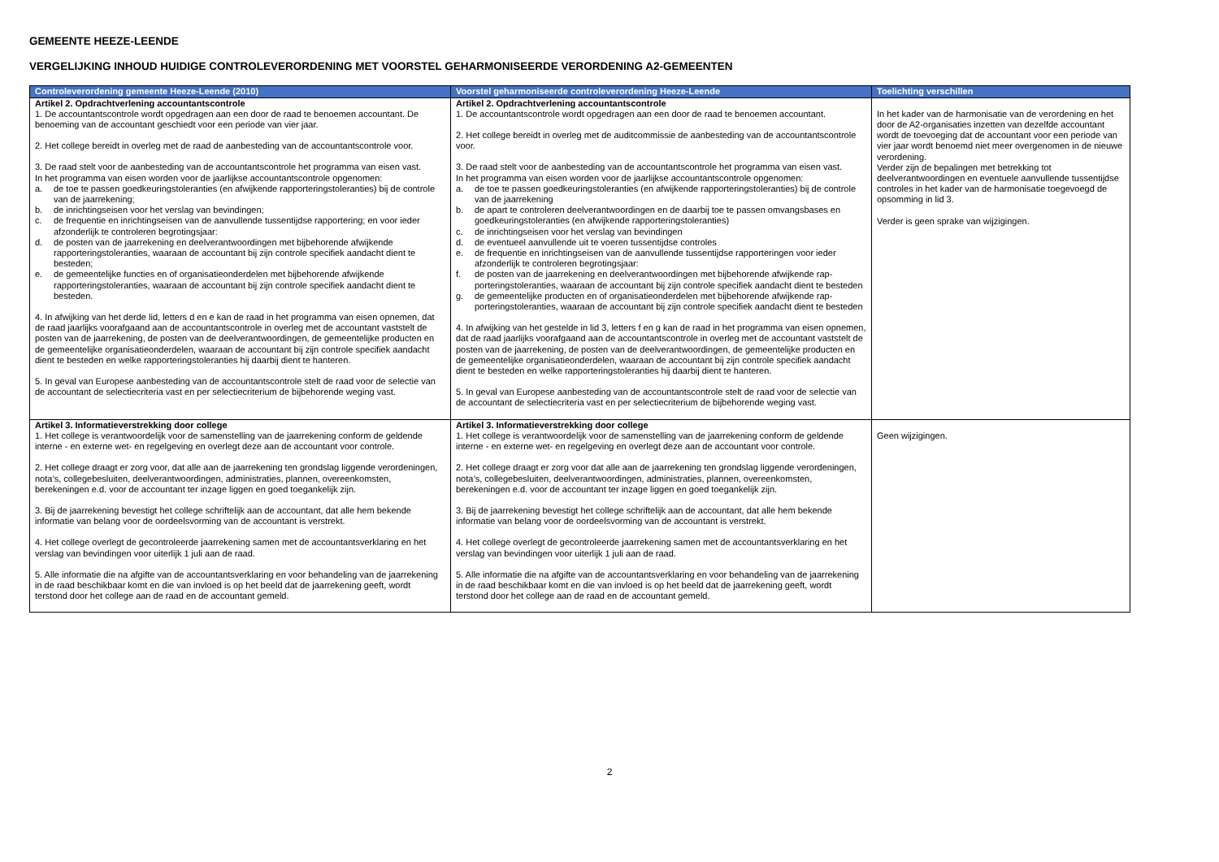GEMEENTE HEEZE-LEENDE
VERGELIJKING INHOUD HUIDIGE CONTROLEVERORDENING MET VOORSTEL GEHARMONISEERDE VERORDENING A2-GEMEENTEN
| Controleverordening gemeente Heeze-Leende (2010) | Voorstel geharmoniseerde controleverordening Heeze-Leende | Toelichting verschillen |
| --- | --- | --- |
| Artikel 2. Opdrachtverlening accountantscontrole 1. De accountantscontrole wordt opgedragen aan een door de raad te benoemen accountant. De benoeming van de accountant geschiedt voor een periode van vier jaar. 2. Het college bereidt in overleg met de raad de aanbesteding van de accountantscontrole voor. 3. De raad stelt voor de aanbesteding van de accountantscontrole het programma van eisen vast. In het programma van eisen worden voor de jaarlijkse accountantscontrole opgenomen: a. de toe te passen goedkeuringstoleranties (en afwijkende rapporteringstoleranties) bij de controle van de jaarrekening; b. de inrichtingseisen voor het verslag van bevindingen; c. de frequentie en inrichtingseisen van de aanvullende tussentijdse rapportering; en voor ieder afzonderlijk te controleren begrotingsjaar: d. de posten van de jaarrekening en deelverantwoordingen met bijbehorende afwijkende rapporteringstoleranties, waaraan de accountant bij zijn controle specifiek aandacht dient te besteden; e. de gemeentelijke functies en of organisatieonderdelen met bijbehorende afwijkende rapporteringstoleranties, waaraan de accountant bij zijn controle specifiek aandacht dient te besteden. 4. In afwijking van het derde lid, letters d en e kan de raad in het programma van eisen opnemen, dat de raad jaarlijks voorafgaand aan de accountantscontrole in overleg met de accountant vaststelt de posten van de jaarrekening, de posten van de deelverantwoordingen, de gemeentelijke producten en de gemeentelijke organisatieonderdelen, waaraan de accountant bij zijn controle specifiek aandacht dient te besteden en welke rapporteringstoleranties hij daarbij dient te hanteren. 5. In geval van Europese aanbesteding van de accountantscontrole stelt de raad voor de selectie van de accountant de selectiecriteria vast en per selectiecriterium de bijbehorende weging vast. | Artikel 2. Opdrachtverlening accountantscontrole 1. De accountantscontrole wordt opgedragen aan een door de raad te benoemen accountant. 2. Het college bereidt in overleg met de auditcommissie de aanbesteding van de accountantscontrole voor. 3. De raad stelt voor de aanbesteding van de accountantscontrole het programma van eisen vast. In het programma van eisen worden voor de jaarlijkse accountantscontrole opgenomen: a. de toe te passen goedkeuringstoleranties (en afwijkende rapporteringstoleranties) bij de controle van de jaarrekening b. de apart te controleren deelverantwoordingen en de daarbij toe te passen omvangsbases en goedkeuringstoleranties (en afwijkende rapporteringstoleranties) c. de inrichtingseisen voor het verslag van bevindingen d. de eventueel aanvullende uit te voeren tussentijdse controles e. de frequentie en inrichtingseisen van de aanvullende tussentijdse rapporteringen voor ieder afzonderlijk te controleren begrotingsjaar: f. de posten van de jaarrekening en deelverantwoordingen met bijbehorende afwijkende rap-porteringstoleranties, waaraan de accountant bij zijn controle specifiek aandacht dient te besteden g. de gemeentelijke producten en of organisatieonderdelen met bijbehorende afwijkende rap-porteringstoleranties, waaraan de accountant bij zijn controle specifiek aandacht dient te besteden 4. In afwijking van het gestelde in lid 3, letters f en g kan de raad in het programma van eisen opnemen, dat de raad jaarlijks voorafgaand aan de accountantscontrole in overleg met de accountant vaststelt de posten van de jaarrekening, de posten van de deelverantwoordingen, de gemeentelijke producten en de gemeentelijke organisatieonderdelen, waaraan de accountant bij zijn controle specifiek aandacht dient te besteden en welke rapporteringstoleranties hij daarbij dient te hanteren. 5. In geval van Europese aanbesteding van de accountantscontrole stelt de raad voor de selectie van de accountant de selectiecriteria vast en per selectiecriterium de bijbehorende weging vast. | In het kader van de harmonisatie van de verordening en het door de A2-organisaties inzetten van dezelfde accountant wordt de toevoeging dat de accountant voor een periode van vier jaar wordt benoemd niet meer overgenomen in de nieuwe verordening. Verder zijn de bepalingen met betrekking tot deelverantwoordingen en eventuele aanvullende tussentijdse controles in het kader van de harmonisatie toegevoegd de opsomming in lid 3. Verder is geen sprake van wijzigingen. |
| Artikel 3. Informatieverstrekking door college 1. Het college is verantwoordelijk voor de samenstelling van de jaarrekening conform de geldende interne - en externe wet- en regelgeving en overlegt deze aan de accountant voor controle. 2. Het college draagt er zorg voor, dat alle aan de jaarrekening ten grondslag liggende verordeningen, nota’s, collegebesluiten, deelverantwoordingen, administraties, plannen, overeenkomsten, berekeningen e.d. voor de accountant ter inzage liggen en goed toegankelijk zijn. 3. Bij de jaarrekening bevestigt het college schriftelijk aan de accountant, dat alle hem bekende informatie van belang voor de oordeelsvorming van de accountant is verstrekt. 4. Het college overlegt de gecontroleerde jaarrekening samen met de accountantsverklaring en het verslag van bevindingen voor uiterlijk 1 juli aan de raad. 5. Alle informatie die na afgifte van de accountantsverklaring en voor behandeling van de jaarrekening in de raad beschikbaar komt en die van invloed is op het beeld dat de jaarrekening geeft, wordt terstond door het college aan de raad en de accountant gemeld. | Artikel 3. Informatieverstrekking door college 1. Het college is verantwoordelijk voor de samenstelling van de jaarrekening conform de geldende interne - en externe wet- en regelgeving en overlegt deze aan de accountant voor controle. 2. Het college draagt er zorg voor dat alle aan de jaarrekening ten grondslag liggende verordeningen, nota’s, collegebesluiten, deelverantwoordingen, administraties, plannen, overeenkomsten, berekeningen e.d. voor de accountant ter inzage liggen en goed toegankelijk zijn. 3. Bij de jaarrekening bevestigt het college schriftelijk aan de accountant, dat alle hem bekende informatie van belang voor de oordeelsvorming van de accountant is verstrekt. 4. Het college overlegt de gecontroleerde jaarrekening samen met de accountantsverklaring en het verslag van bevindingen voor uiterlijk 1 juli aan de raad. 5. Alle informatie die na afgifte van de accountantsverklaring en voor behandeling van de jaarrekening in de raad beschikbaar komt en die van invloed is op het beeld dat de jaarrekening geeft, wordt terstond door het college aan de raad en de accountant gemeld. | Geen wijzigingen. |
2